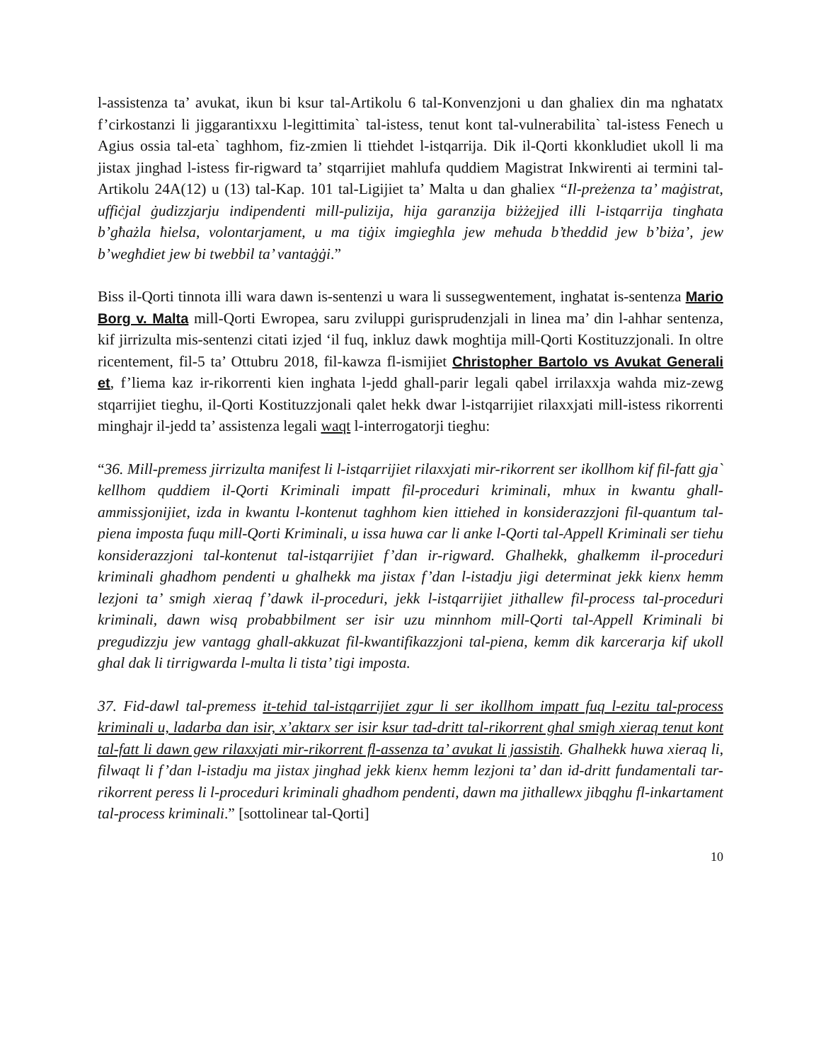l-assistenza ta’ avukat, ikun bi ksur tal-Artikolu 6 tal-Konvenzjoni u dan ghaliex din ma nghatatx f’cirkostanzi li jiggarantixxu l-legittimita` tal-istess, tenut kont tal-vulnerabilita` tal-istess Fenech u Agius ossia tal-eta` taghhom, fiz-zmien li ttiehdet l-istqarrija. Dik il-Qorti kkonkludiet ukoll li ma jistax jinghad l-istess fir-rigward ta’ stqarrijiet mahlufa quddiem Magistrat Inkwirenti ai termini tal-Artikolu 24A(12) u (13) tal-Kap. 101 tal-Ligijiet ta’ Malta u dan ghaliex “Il-preżenza ta’ maġistrat, uffiċjal ġudizzjarju indipendenti mill-pulizija, hija garanzija biżżejjed illi l-istqarrija tingħata b’għażla ħielsa, volontarjament, u ma tiġix imgiegħla jew meħuda b’theddid jew b’biża’, jew b’wegħdiet jew bi twebbil ta’ vantaġġi.”
Biss il-Qorti tinnota illi wara dawn is-sentenzi u wara li sussegwentement, inghatat is-sentenza Mario Borg v. Malta mill-Qorti Ewropea, saru zviluppi gurisprudenzjali in linea ma’ din l-ahhar sentenza, kif jirrizulta mis-sentenzi citati izjed ‘il fuq, inkluz dawk moghtija mill-Qorti Kostituzzjonali. In oltre ricentement, fil-5 ta’ Ottubru 2018, fil-kawza fl-ismijiet Christopher Bartolo vs Avukat Generali et, f’liema kaz ir-rikorrenti kien inghata l-jedd ghall-parir legali qabel irrilaxxja wahda miz-zewg stqarrijiet tieghu, il-Qorti Kostituzzjonali qalet hekk dwar l-istqarrijiet rilaxxjati mill-istess rikorrenti minghajr il-jedd ta’ assistenza legali waqt l-interrogatorji tieghu:
“36. Mill-premess jirrizulta manifest li l-istqarrijiet rilaxxjati mir-rikorrent ser ikollhom kif fil-fatt gja` kellhom quddiem il-Qorti Kriminali impatt fil-proceduri kriminali, mhux in kwantu ghall-ammissjonijiet, izda in kwantu l-kontenut taghhom kien ittiehed in konsiderazzjoni fil-quantum tal-piena imposta fuqu mill-Qorti Kriminali, u issa huwa car li anke l-Qorti tal-Appell Kriminali ser tiehu konsiderazzjoni tal-kontenut tal-istqarrijiet f’dan ir-rigward. Ghalhekk, ghalkemm il-proceduri kriminali ghadhom pendenti u ghalhekk ma jistax f’dan l-istadju jigi determinat jekk kienx hemm lezjoni ta’ smigh xieraq f’dawk il-proceduri, jekk l-istqarrijiet jithallew fil-process tal-proceduri kriminali, dawn wisq probabbilment ser isir uzu minnhom mill-Qorti tal-Appell Kriminali bi pregudizzju jew vantagg ghall-akkuzat fil-kwantifikazzjoni tal-piena, kemm dik karcerarja kif ukoll ghal dak li tirrigwarda l-multa li tista’ tigi imposta.
37. Fid-dawl tal-premess it-tehid tal-istqarrijiet zgur li ser ikollhom impatt fuq l-ezitu tal-process kriminali u, ladarba dan isir, x’aktarx ser isir ksur tad-dritt tal-rikorrent ghal smigh xieraq tenut kont tal-fatt li dawn gew rilaxxjati mir-rikorrent fl-assenza ta’ avukat li jassistih. Ghalhekk huwa xieraq li, filwaqt li f’dan l-istadju ma jistax jinghad jekk kienx hemm lezjoni ta’ dan id-dritt fundamentali tar-rikorrent peress li l-proceduri kriminali ghadhom pendenti, dawn ma jithallewx jibqghu fl-inkartament tal-process kriminali.” [sottolinear tal-Qorti]
10